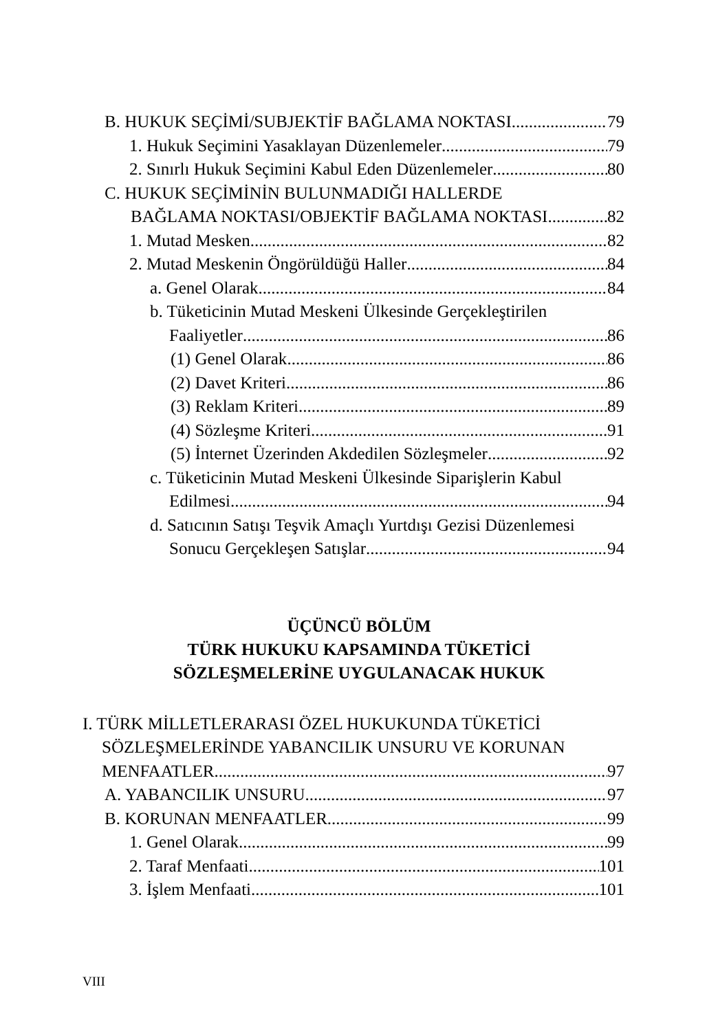B. HUKUK SEÇİMİ/SUBJEKTİF BAĞLAMA NOKTASI 79
1. Hukuk Seçimini Yasaklayan Düzenlemeler 79
2. Sınırlı Hukuk Seçimini Kabul Eden Düzenlemeler 80
C. HUKUK SEÇİMİNİN BULUNMADIĞI HALLERDE
BAĞLAMA NOKTASI/OBJEKTİF BAĞLAMA NOKTASI 82
1. Mutad Mesken 82
2. Mutad Meskenin Öngörüldüğü Haller 84
a. Genel Olarak 84
b. Tüketicinin Mutad Meskeni Ülkesinde Gerçekleştirilen
Faaliyetler 86
(1) Genel Olarak 86
(2) Davet Kriteri 86
(3) Reklam Kriteri 89
(4) Sözleşme Kriteri 91
(5) İnternet Üzerinden Akdedilen Sözleşmeler 92
c. Tüketicinin Mutad Meskeni Ülkesinde Siparişlerin Kabul
Edilmesi 94
d. Satıcının Satışı Teşvik Amaçlı Yurtdışı Gezisi Düzenlemesi
Sonucu Gerçekleşen Satışlar 94
ÜÇÜNCÜ BÖLÜM
TÜRK HUKUKU KAPSAMINDA TÜKETİCİ
SÖZLEŞMELERİNE UYGULANACAK HUKUK
I. TÜRK MİLLETLERARASI ÖZEL HUKUKUNDA TÜKETİCİ
SÖZLEŞMELERİNDE YABANCILIK UNSURU VE KORUNAN
MENFAATLER 97
A. YABANCILIK UNSURU 97
B. KORUNAN MENFAATLER 99
1. Genel Olarak 99
2. Taraf Menfaati 101
3. İşlem Menfaati 101
VIII